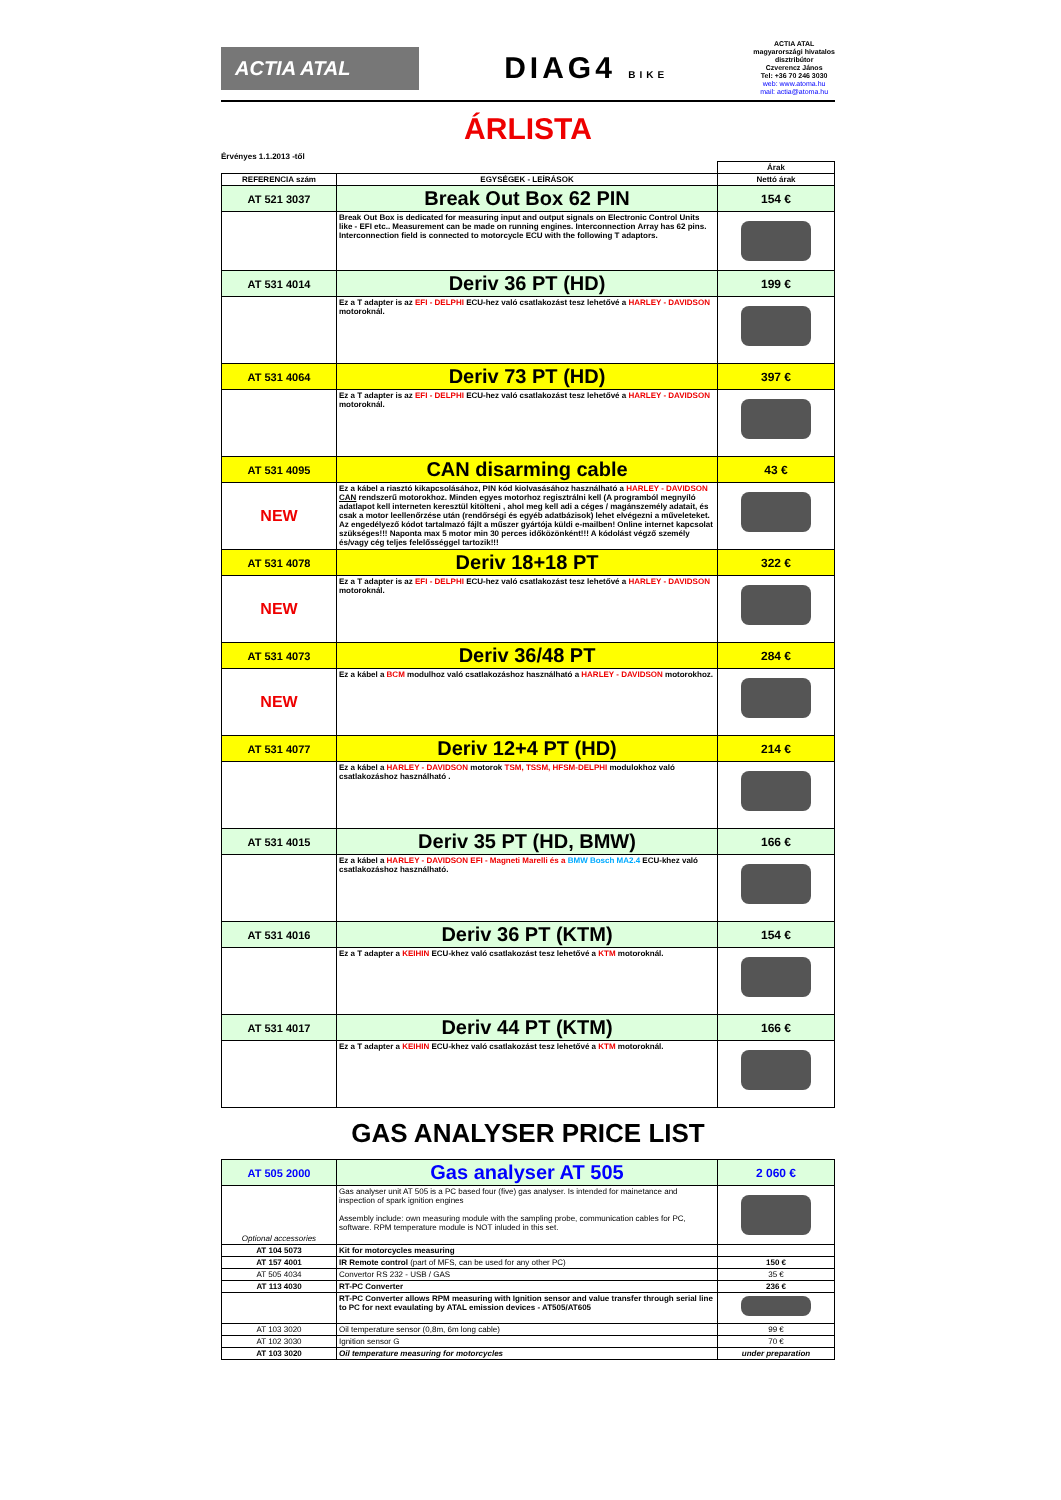ACTIA ATAL
DIAG4 BIKE
ACTIA ATAL
magyarországi hivatalos
disztribútor
Czverencz János
Tel: +36 70 246 3030
web: www.atoma.hu
mail: actia@atoma.hu
ÁRLISTA
Érvényes 1.1.2013 -től
| | | Árak |
| --- | --- | --- |
| REFERENCIA szám | EGYSÉGEK - LEÍRÁSOK | Nettó árak |
| AT 521 3037 | Break Out Box 62 PIN | 154 € |
| | Break Out Box is dedicated for measuring input and output signals on Electronic Control Units like - EFI etc.. Measurement can be made on running engines. Interconnection Array has 62 pins. Interconnection field is connected to motorcycle ECU with the following T adaptors. | |
| AT 531 4014 | Deriv 36 PT (HD) | 199 € |
| | Ez a T adapter is az EFI - DELPHI ECU-hez való csatlakozást tesz lehetővé a HARLEY - DAVIDSON motoroknál. | |
| AT 531 4064 | Deriv 73 PT (HD) | 397 € |
| | Ez a T adapter is az EFI - DELPHI ECU-hez való csatlakozást tesz lehetővé a HARLEY - DAVIDSON motoroknál. | |
| AT 531 4095 | CAN disarming cable | 43 € |
| NEW | Ez a kábel a riasztó kikapcsolásához, PIN kód kiolvasásához használható a HARLEY - DAVIDSON CAN rendszerű motorokhoz. Minden egyes motorhoz regisztrálni kell (A programból megnyíló adatlapot kell interneten keresztül kitölteni , ahol meg kell adi a céges / magánszemély adatait, és csak a motor leellenőrzése után (rendőrségi és egyéb adatbázisok) lehet elvégezni a műveleteket. Az engedélyező kódot tartalmazó fájlt a műszer gyártója küldi e-mailben! Online internet kapcsolat szükséges!!! Naponta max 5 motor min 30 perces időközönként!!! A kódolást végző személy és/vagy cég teljes felelősséggel tartozik!!! | |
| AT 531 4078 | Deriv 18+18 PT | 322 € |
| NEW | Ez a T adapter is az EFI - DELPHI ECU-hez való csatlakozást tesz lehetővé a HARLEY - DAVIDSON motoroknál. | |
| AT 531 4073 | Deriv 36/48 PT | 284 € |
| NEW | Ez a kábel a BCM modulhoz való csatlakozáshoz használható a HARLEY - DAVIDSON motorokhoz. | |
| AT 531 4077 | Deriv 12+4 PT (HD) | 214 € |
| | Ez a kábel a HARLEY - DAVIDSON motorok TSM, TSSM, HFSM-DELPHI modulokhoz való csatlakozáshoz használható . | |
| AT 531 4015 | Deriv 35 PT (HD, BMW) | 166 € |
| | Ez a kábel a HARLEY - DAVIDSON EFI - Magneti Marelli és a BMW Bosch MA2.4 ECU-khez való csatlakozáshoz használható. | |
| AT 531 4016 | Deriv 36 PT (KTM) | 154 € |
| | Ez a T adapter a KEIHIN ECU-khez való csatlakozást tesz lehetővé a KTM motoroknál. | |
| AT 531 4017 | Deriv 44 PT (KTM) | 166 € |
| | Ez a T adapter a KEIHIN ECU-khez való csatlakozást tesz lehetővé a KTM motoroknál. | |
GAS ANALYSER PRICE LIST
| AT 505 2000 | Gas analyser AT 505 | 2 060 € |
| Optional accessories | Gas analyser unit AT 505 is a PC based four (five) gas analyser. Is intended for mainetance and inspection of spark ignition engines Assembly include: own measuring module with the sampling probe, communication cables for PC, software. RPM temperature module is NOT inluded in this set. | |
| AT 104 5073 | Kit for motorcycles measuring | |
| AT 157 4001 | IR Remote control (part of MFS, can be used for any other PC) | 150 € |
| AT 505 4034 | Convertor RS 232 - USB / GAS | 35 € |
| AT 113 4030 | RT-PC Converter | 236 € |
| | RT-PC Converter allows RPM measuring with Ignition sensor and value transfer through serial line to PC for next evaulating by ATAL emission devices - AT505/AT605 | |
| AT 103 3020 | Oil temperature sensor (0,8m, 6m long cable) | 99 € |
| AT 102 3030 | Ignition sensor G | 70 € |
| AT 103 3020 | Oil temperature measuring for motorcycles | under preparation |